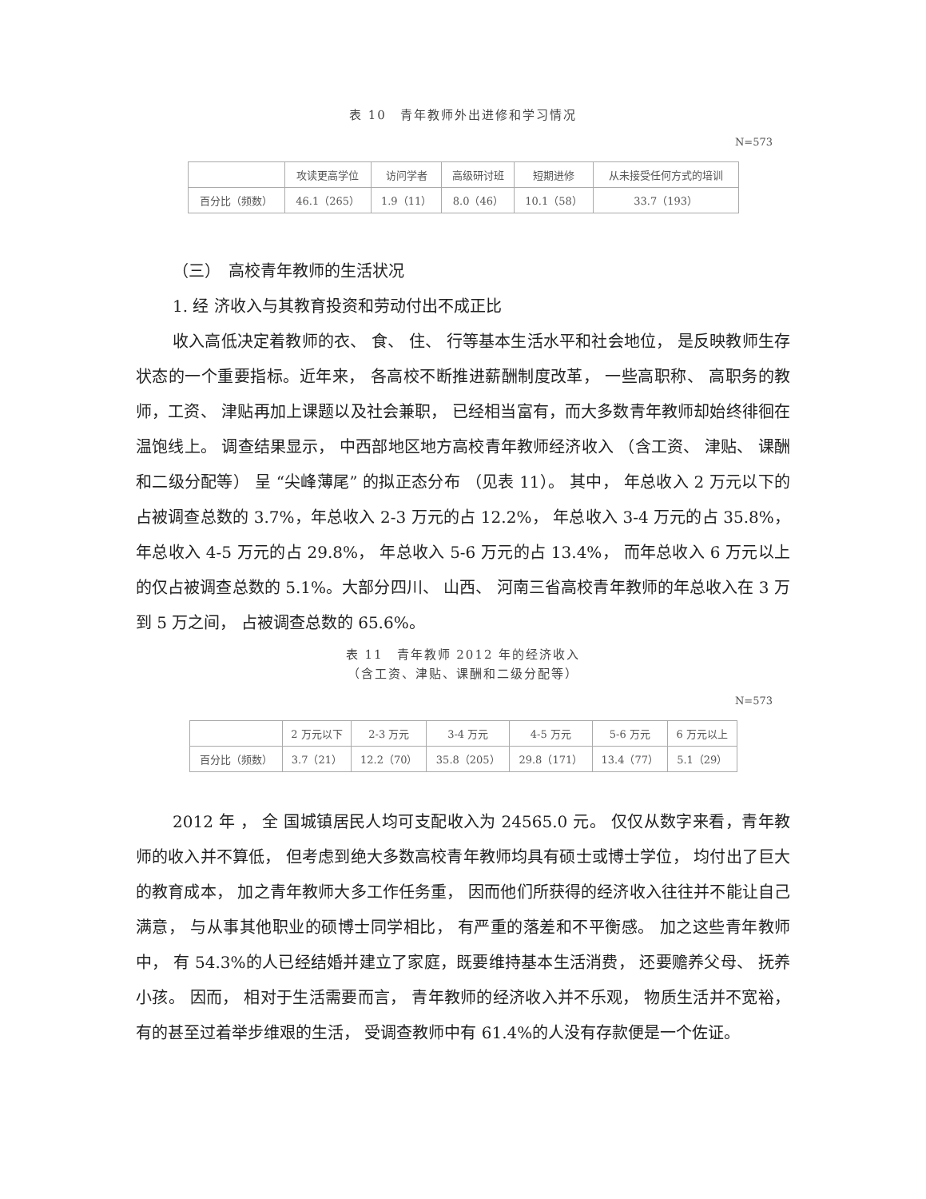表 10　青年教师外出进修和学习情况
N=573
| | 攻读更高学位 | 访问学者 | 高级研讨班 | 短期进修 | 从未接受任何方式的培训 |
| --- | --- | --- | --- | --- | --- |
| 百分比（频数） | 46.1（265） | 1.9（11） | 8.0（46） | 10.1（58） | 33.7（193） |
（三）　高校青年教师的生活状况
1. 经 济收入与其教育投资和劳动付出不成正比
收入高低决定着教师的衣、 食、 住、 行等基本生活水平和社会地位， 是反映教师生存状态的一个重要指标。近年来， 各高校不断推进薪酬制度改革， 一些高职称、 高职务的教师，工资、 津贴再加上课题以及社会兼职， 已经相当富有，而大多数青年教师却始终徘徊在温饱线上。 调查结果显示， 中西部地区地方高校青年教师经济收入 （含工资、 津贴、 课酬和二级分配等） 呈 “尖峰薄尾” 的拟正态分布 （见表 11）。 其中， 年总收入 2 万元以下的占被调查总数的 3.7%，年总收入 2-3 万元的占 12.2%， 年总收入 3-4 万元的占 35.8%， 年总收入 4-5 万元的占 29.8%， 年总收入 5-6 万元的占 13.4%， 而年总收入 6 万元以上的仅占被调查总数的 5.1%。大部分四川、 山西、 河南三省高校青年教师的年总收入在 3 万到 5 万之间， 占被调查总数的 65.6%。
表 11　青年教师 2012 年的经济收入
（含工资、津贴、课酬和二级分配等）
N=573
| | 2 万元以下 | 2-3 万元 | 3-4 万元 | 4-5 万元 | 5-6 万元 | 6 万元以上 |
| --- | --- | --- | --- | --- | --- | --- |
| 百分比（频数） | 3.7（21） | 12.2（70） | 35.8（205） | 29.8（171） | 13.4（77） | 5.1（29） |
2012 年 ， 全 国城镇居民人均可支配收入为 24565.0 元。 仅仅从数字来看，青年教师的收入并不算低， 但考虑到绝大多数高校青年教师均具有硕士或博士学位， 均付出了巨大的教育成本， 加之青年教师大多工作任务重， 因而他们所获得的经济收入往往并不能让自己满意， 与从事其他职业的硕博士同学相比， 有严重的落差和不平衡感。 加之这些青年教师中， 有 54.3%的人已经结婚并建立了家庭，既要维持基本生活消费， 还要赡养父母、 抚养小孩。 因而， 相对于生活需要而言， 青年教师的经济收入并不乐观， 物质生活并不宽裕， 有的甚至过着举步维艰的生活， 受调查教师中有 61.4%的人没有存款便是一个佐证。